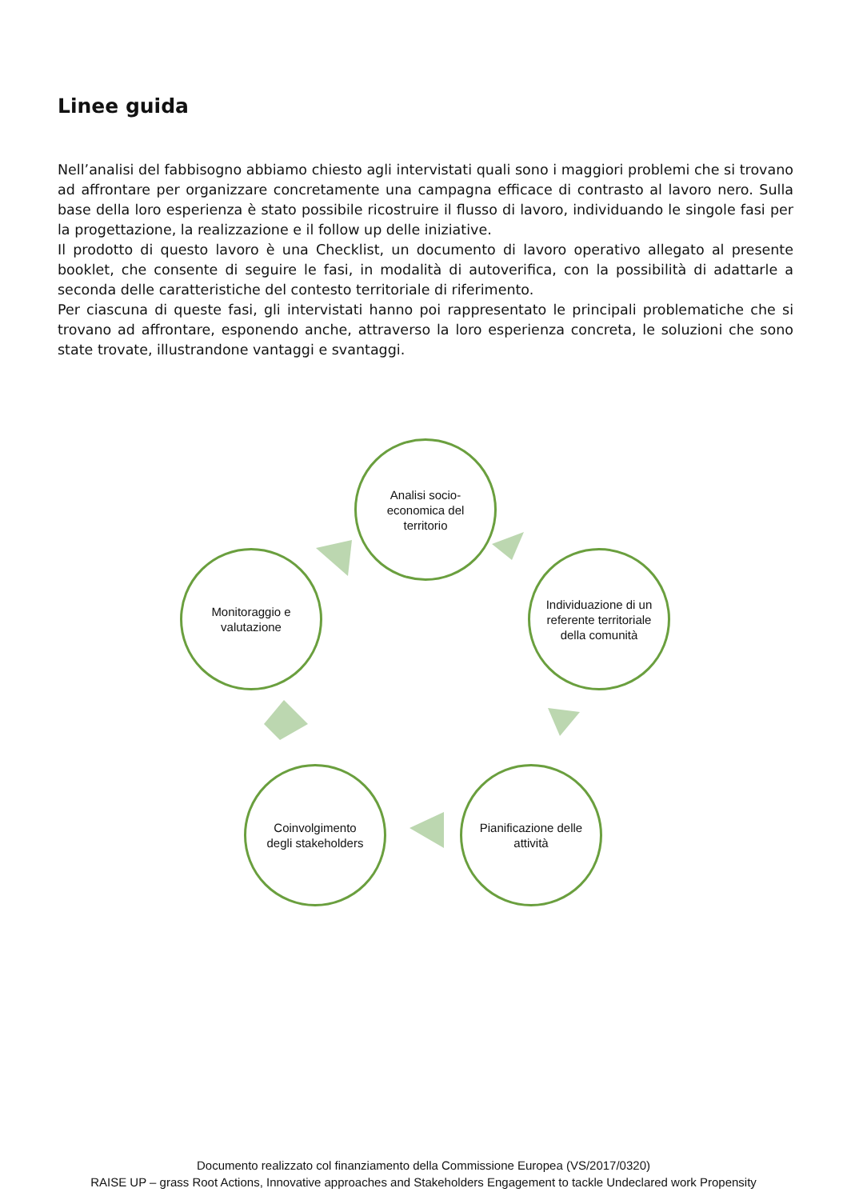Linee guida
Nell’analisi del fabbisogno abbiamo chiesto agli intervistati quali sono i maggiori problemi che si trovano ad affrontare per organizzare concretamente una campagna efficace di contrasto al lavoro nero. Sulla base della loro esperienza è stato possibile ricostruire il flusso di lavoro, individuando le singole fasi per la progettazione, la realizzazione e il follow up delle iniziative.
Il prodotto di questo lavoro è una Checklist, un documento di lavoro operativo allegato al presente booklet, che consente di seguire le fasi, in modalità di autoverifica, con la possibilità di adattarle a seconda delle caratteristiche del contesto territoriale di riferimento.
Per ciascuna di queste fasi, gli intervistati hanno poi rappresentato le principali problematiche che si trovano ad affrontare, esponendo anche, attraverso la loro esperienza concreta, le soluzioni che sono state trovate, illustrandone vantaggi e svantaggi.
Analisi socio-economica del territorio
Individuazione di un referente territoriale della comunità
Pianificazione delle attività
Coinvolgimento degli stakeholders
Monitoraggio e valutazione
Documento realizzato col finanziamento della Commissione Europea (VS/2017/0320)
RAISE UP – grass Root Actions, Innovative approaches and Stakeholders Engagement to tackle Undeclared work Propensity